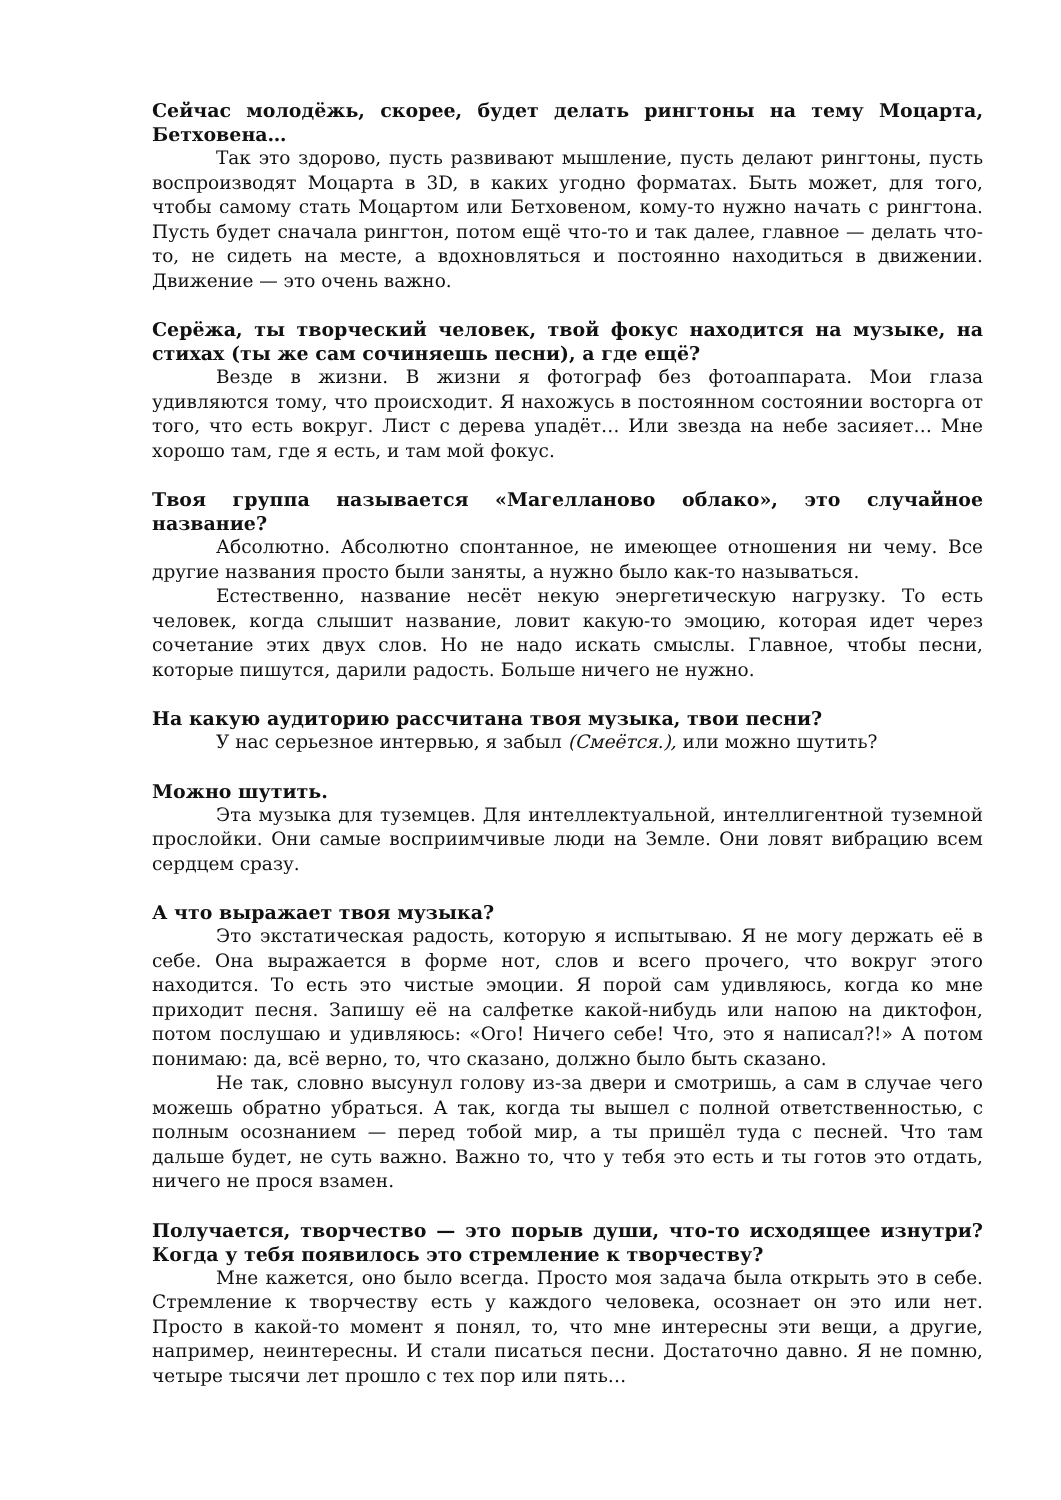Сейчас молодёжь, скорее, будет делать рингтоны на тему Моцарта, Бетховена…
Так это здорово, пусть развивают мышление, пусть делают рингтоны, пусть воспроизводят Моцарта в 3D, в каких угодно форматах. Быть может, для того, чтобы самому стать Моцартом или Бетховеном, кому-то нужно начать с рингтона. Пусть будет сначала рингтон, потом ещё что-то и так далее, главное — делать что-то, не сидеть на месте, а вдохновляться и постоянно находиться в движении. Движение — это очень важно.
Серёжа, ты творческий человек, твой фокус находится на музыке, на стихах (ты же сам сочиняешь песни), а где ещё?
Везде в жизни. В жизни я фотограф без фотоаппарата. Мои глаза удивляются тому, что происходит. Я нахожусь в постоянном состоянии восторга от того, что есть вокруг. Лист с дерева упадёт… Или звезда на небе засияет… Мне хорошо там, где я есть, и там мой фокус.
Твоя группа называется «Магелланово облако», это случайное название?
Абсолютно. Абсолютно спонтанное, не имеющее отношения ни чему. Все другие названия просто были заняты, а нужно было как-то называться.
Естественно, название несёт некую энергетическую нагрузку. То есть человек, когда слышит название, ловит какую-то эмоцию, которая идет через сочетание этих двух слов. Но не надо искать смыслы. Главное, чтобы песни, которые пишутся, дарили радость. Больше ничего не нужно.
На какую аудиторию рассчитана твоя музыка, твои песни?
У нас серьезное интервью, я забыл (Смеётся.), или можно шутить?
Можно шутить.
Эта музыка для туземцев. Для интеллектуальной, интеллигентной туземной прослойки. Они самые восприимчивые люди на Земле. Они ловят вибрацию всем сердцем сразу.
А что выражает твоя музыка?
Это экстатическая радость, которую я испытываю. Я не могу держать её в себе. Она выражается в форме нот, слов и всего прочего, что вокруг этого находится. То есть это чистые эмоции. Я порой сам удивляюсь, когда ко мне приходит песня. Запишу её на салфетке какой-нибудь или напою на диктофон, потом послушаю и удивляюсь: «Ого! Ничего себе! Что, это я написал?!» А потом понимаю: да, всё верно, то, что сказано, должно было быть сказано.
Не так, словно высунул голову из-за двери и смотришь, а сам в случае чего можешь обратно убраться. А так, когда ты вышел с полной ответственностью, с полным осознанием — перед тобой мир, а ты пришёл туда с песней. Что там дальше будет, не суть важно. Важно то, что у тебя это есть и ты готов это отдать, ничего не прося взамен.
Получается, творчество — это порыв души, что-то исходящее изнутри? Когда у тебя появилось это стремление к творчеству?
Мне кажется, оно было всегда. Просто моя задача была открыть это в себе. Стремление к творчеству есть у каждого человека, осознает он это или нет. Просто в какой-то момент я понял, то, что мне интересны эти вещи, а другие, например, неинтересны. И стали писаться песни. Достаточно давно. Я не помню, четыре тысячи лет прошло с тех пор или пять…